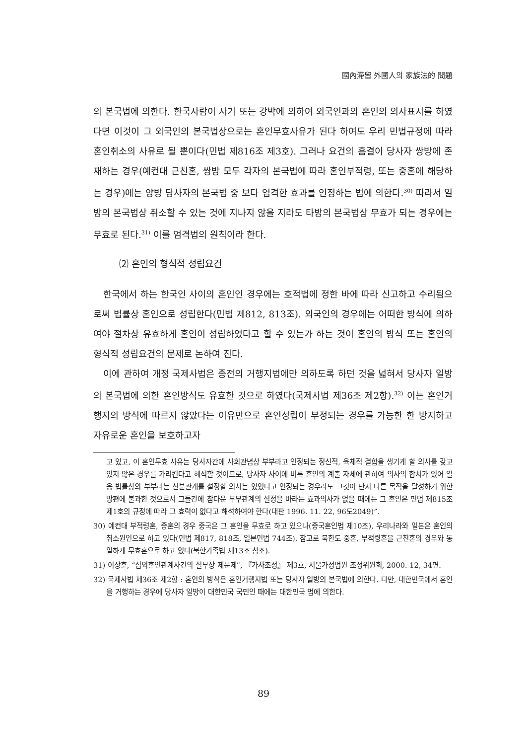國內滯留 外國人의 家族法的 問題
의 본국법에 의한다. 한국사람이 사기 또는 강박에 의하여 외국인과의 혼인의 의사표시를 하였다면 이것이 그 외국인의 본국법상으로는 혼인무효사유가 된다 하여도 우리 민법규정에 따라 혼인취소의 사유로 될 뿐이다(민법 제816조 제3호). 그러나 요건의 흠결이 당사자 쌍방에 존재하는 경우(예컨대 근친혼, 쌍방 모두 각자의 본국법에 따라 혼인부적령, 또는 중혼에 해당하는 경우)에는 양방 당사자의 본국법 중 보다 엄격한 효과를 인정하는 법에 의한다.<sup>30)</sup> 따라서 일방의 본국법상 취소할 수 있는 것에 지나지 않을 지라도 타방의 본국법상 무효가 되는 경우에는 무효로 된다.<sup>31)</sup> 이를 엄격법의 원칙이라 한다.
⑵ 혼인의 형식적 성립요건
한국에서 하는 한국인 사이의 혼인인 경우에는 호적법에 정한 바에 따라 신고하고 수리됨으로써 법률상 혼인으로 성립한다(민법 제812, 813조). 외국인의 경우에는 어떠한 방식에 의하여야 절차상 유효하게 혼인이 성립하였다고 할 수 있는가 하는 것이 혼인의 방식 또는 혼인의 형식적 성립요건의 문제로 논하여 진다.
이에 관하여 개정 국제사법은 종전의 거행지법에만 의하도록 하던 것을 넓혀서 당사자 일방의 본국법에 의한 혼인방식도 유효한 것으로 하였다(국제사법 제36조 제2항).<sup>32)</sup> 이는 혼인거행지의 방식에 따르지 않았다는 이유만으로 혼인성립이 부정되는 경우를 가능한 한 방지하고 자유로운 혼인을 보호하고자
고 있고, 이 혼인무효 사유는 당사자간에 사회관념상 부부라고 인정되는 정신적, 육체적 결합을 생기게 할 의사를 갖고 있지 않은 경우를 가리킨다고 해석할 것이므로, 당사자 사이에 비록 혼인의 계출 자체에 관하여 의사의 합치가 있어 일응 법률상의 부부라는 신분관계를 설정할 의사는 있었다고 인정되는 경우라도 그것이 단지 다른 목적을 달성하기 위한 방편에 불과한 것으로서 그들간에 참다운 부부관계의 설정을 바라는 효과의사가 없을 때에는 그 혼인은 민법 제815조 제1호의 규정에 따라 그 효력이 없다고 해석하여야 한다(대판 1996. 11. 22, 96도2049)”.
30) 예컨대 부적령혼, 중혼의 경우 중국은 그 혼인을 무효로 하고 있으나(중국혼인법 제10조), 우리나라와 일본은 혼인의 취소원인으로 하고 있다(민법 제817, 818조, 일본민법 744조). 참고로 북한도 중혼, 부적령혼을 근친혼의 경우와 동일하게 무효혼으로 하고 있다(북한가족법 제13조 참조).
31) 이상훈, “섭외혼인관계사건의 실무상 제문제”, 『가사조정』 제3호, 서울가정법원 조정위원회, 2000. 12, 34면.
32) 국제사법 제36조 제2항 : 혼인의 방식은 혼인거행지법 또는 당사자 일방의 본국법에 의한다. 다만, 대한민국에서 혼인을 거행하는 경우에 당사자 일방이 대한민국 국민인 때에는 대한민국 법에 의한다.
89